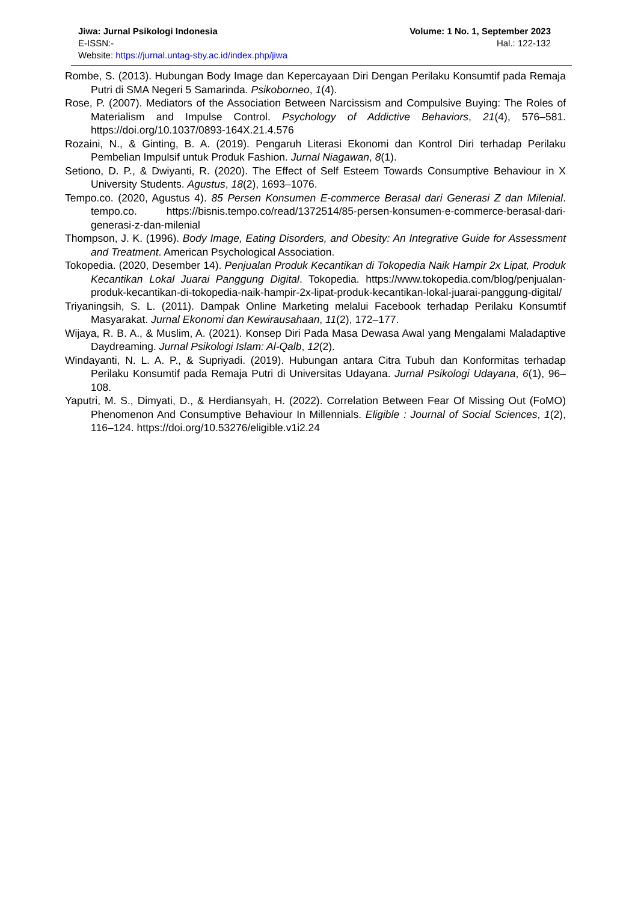Jiwa: Jurnal Psikologi Indonesia Volume: 1 No. 1, September 2023
E-ISSN:- Hal.: 122-132
Website: https://jurnal.untag-sby.ac.id/index.php/jiwa
Rombe, S. (2013). Hubungan Body Image dan Kepercayaan Diri Dengan Perilaku Konsumtif pada Remaja Putri di SMA Negeri 5 Samarinda. Psikoborneo, 1(4).
Rose, P. (2007). Mediators of the Association Between Narcissism and Compulsive Buying: The Roles of Materialism and Impulse Control. Psychology of Addictive Behaviors, 21(4), 576–581. https://doi.org/10.1037/0893-164X.21.4.576
Rozaini, N., & Ginting, B. A. (2019). Pengaruh Literasi Ekonomi dan Kontrol Diri terhadap Perilaku Pembelian Impulsif untuk Produk Fashion. Jurnal Niagawan, 8(1).
Setiono, D. P., & Dwiyanti, R. (2020). The Effect of Self Esteem Towards Consumptive Behaviour in X University Students. Agustus, 18(2), 1693–1076.
Tempo.co. (2020, Agustus 4). 85 Persen Konsumen E-commerce Berasal dari Generasi Z dan Milenial. tempo.co. https://bisnis.tempo.co/read/1372514/85-persen-konsumen-e-commerce-berasal-dari-generasi-z-dan-milenial
Thompson, J. K. (1996). Body Image, Eating Disorders, and Obesity: An Integrative Guide for Assessment and Treatment. American Psychological Association.
Tokopedia. (2020, Desember 14). Penjualan Produk Kecantikan di Tokopedia Naik Hampir 2x Lipat, Produk Kecantikan Lokal Juarai Panggung Digital. Tokopedia. https://www.tokopedia.com/blog/penjualan-produk-kecantikan-di-tokopedia-naik-hampir-2x-lipat-produk-kecantikan-lokal-juarai-panggung-digital/
Triyaningsih, S. L. (2011). Dampak Online Marketing melalui Facebook terhadap Perilaku Konsumtif Masyarakat. Jurnal Ekonomi dan Kewirausahaan, 11(2), 172–177.
Wijaya, R. B. A., & Muslim, A. (2021). Konsep Diri Pada Masa Dewasa Awal yang Mengalami Maladaptive Daydreaming. Jurnal Psikologi Islam: Al-Qalb, 12(2).
Windayanti, N. L. A. P., & Supriyadi. (2019). Hubungan antara Citra Tubuh dan Konformitas terhadap Perilaku Konsumtif pada Remaja Putri di Universitas Udayana. Jurnal Psikologi Udayana, 6(1), 96–108.
Yaputri, M. S., Dimyati, D., & Herdiansyah, H. (2022). Correlation Between Fear Of Missing Out (FoMO) Phenomenon And Consumptive Behaviour In Millennials. Eligible : Journal of Social Sciences, 1(2), 116–124. https://doi.org/10.53276/eligible.v1i2.24